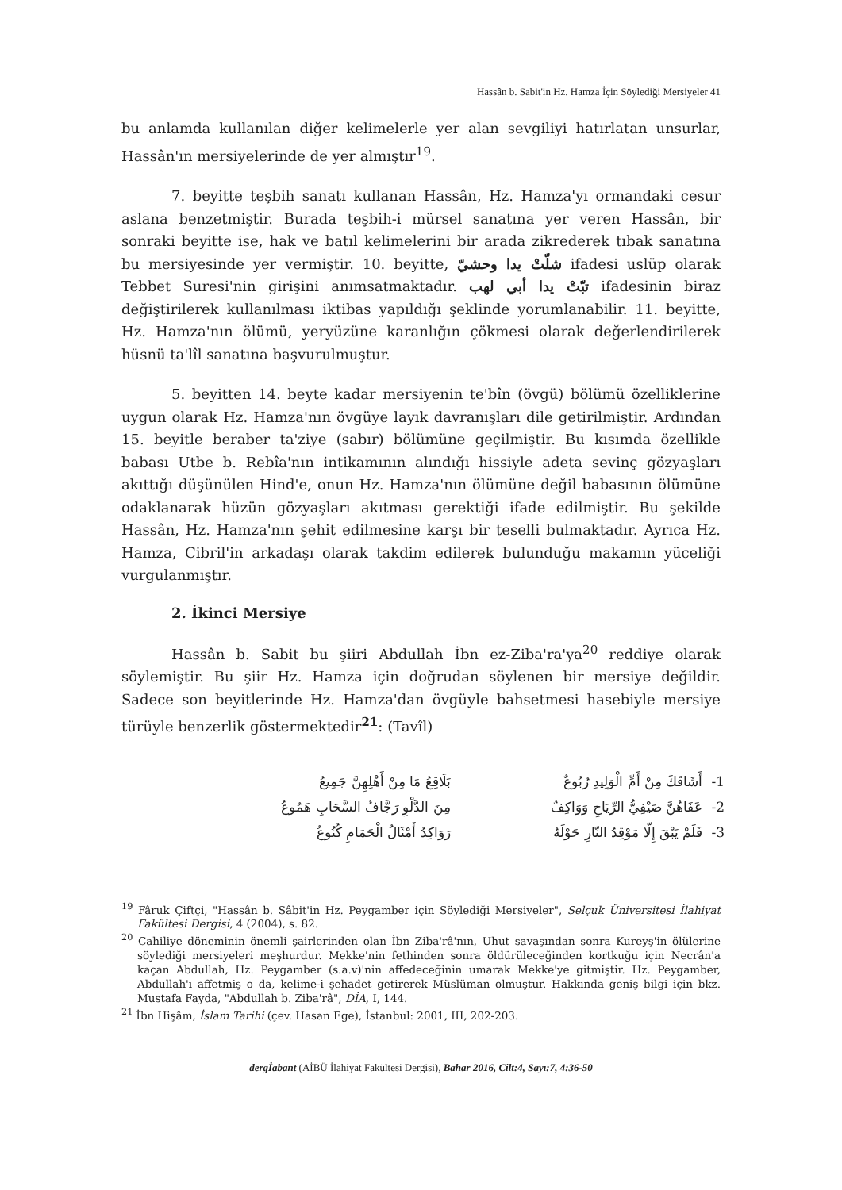Hassân b. Sabit'in Hz. Hamza İçin Söylediği Mersiyeler 41
bu anlamda kullanılan diğer kelimelerle yer alan sevgiliyi hatırlatan unsurlar, Hassân'ın mersiyelerinde de yer almıştır<sup>19</sup>.
7. beyitte teşbih sanatı kullanan Hassân, Hz. Hamza'yı ormandaki cesur aslana benzetmiştir. Burada teşbih-i mürsel sanatına yer veren Hassân, bir sonraki beyitte ise, hak ve batıl kelimelerini bir arada zikrederek tıbak sanatına bu mersiyesinde yer vermiştir. 10. beyitte, شلّتْ يدا وحشيّ ifadesi uslüp olarak Tebbet Suresi'nin girişini anımsatmaktadır. تبّتْ يدا أبي لهب ifadesinin biraz değiştirilerek kullanılması iktibas yapıldığı şeklinde yorumlanabilir. 11. beyitte, Hz. Hamza'nın ölümü, yeryüzüne karanlığın çökmesi olarak değerlendirilerek hüsnü ta'lîl sanatına başvurulmuştur.
5. beyitten 14. beyte kadar mersiyenin te'bîn (övgü) bölümü özelliklerine uygun olarak Hz. Hamza'nın övgüye layık davranışları dile getirilmiştir. Ardından 15. beyitle beraber ta'ziye (sabır) bölümüne geçilmiştir. Bu kısımda özellikle babası Utbe b. Rebîa'nın intikamının alındığı hissiyle adeta sevinç gözyaşları akıttığı düşünülen Hind'e, onun Hz. Hamza'nın ölümüne değil babasının ölümüne odaklanarak hüzün gözyaşları akıtması gerektiği ifade edilmiştir. Bu şekilde Hassân, Hz. Hamza'nın şehit edilmesine karşı bir teselli bulmaktadır. Ayrıca Hz. Hamza, Cibril'in arkadaşı olarak takdim edilerek bulunduğu makamın yüceliği vurgulanmıştır.
2. İkinci Mersiye
Hassân b. Sabit bu şiiri Abdullah İbn ez-Ziba'ra'ya<sup>20</sup> reddiye olarak söylemiştir. Bu şiir Hz. Hamza için doğrudan söylenen bir mersiye değildir. Sadece son beyitlerinde Hz. Hamza'dan övgüyle bahsetmesi hasebiyle mersiye türüyle benzerlik göstermektedir<sup>21</sup>: (Tavîl)
| 1- | أَشَاقَكَ مِنْ أَمِّ الْوَلِيدِ رُبُوعٌ | بَلَاقِعُ مَا مِنْ أَهْلِهِنَّ جَمِيعُ |
| 2- | عَفَاهُنَّ صَيْفِيُّ الرِّيَاحِ وَوَاكِفٌ | مِنَ الدَّلْوِ رَجَّافُ السَّحَابِ هَمُوعُ |
| 3- | فَلَمْ يَبْقَ إِلّا مَوْقِدُ النّارِ حَوْلَهُ | رَوَاكِدُ أَمْثَالُ الْحَمَامِ كُنُوعُ |
<sup>19</sup> Fâruk Çiftçi, "Hassân b. Sâbit'in Hz. Peygamber için Söylediği Mersiyeler", Selçuk Üniversitesi İlahiyat Fakültesi Dergisi, 4 (2004), s. 82.
<sup>20</sup> Cahiliye döneminin önemli şairlerinden olan İbn Ziba'râ'nın, Uhut savaşından sonra Kureyş'in ölülerine söylediği mersiyeleri meşhurdur. Mekke'nin fethinden sonra öldürüleceğinden kortkuğu için Necrân'a kaçan Abdullah, Hz. Peygamber (s.a.v)'nin affedeceğinin umarak Mekke'ye gitmiştir. Hz. Peygamber, Abdullah'ı affetmiş o da, kelime-i şehadet getirerek Müslüman olmuştur. Hakkında geniş bilgi için bkz. Mustafa Fayda, "Abdullah b. Ziba'râ", DİA, I, 144.
<sup>21</sup> İbn Hişâm, İslam Tarihi (çev. Hasan Ege), İstanbul: 2001, III, 202-203.
dergİabant (AİBÜ İlahiyat Fakültesi Dergisi), Bahar 2016, Cilt:4, Sayı:7, 4:36-50